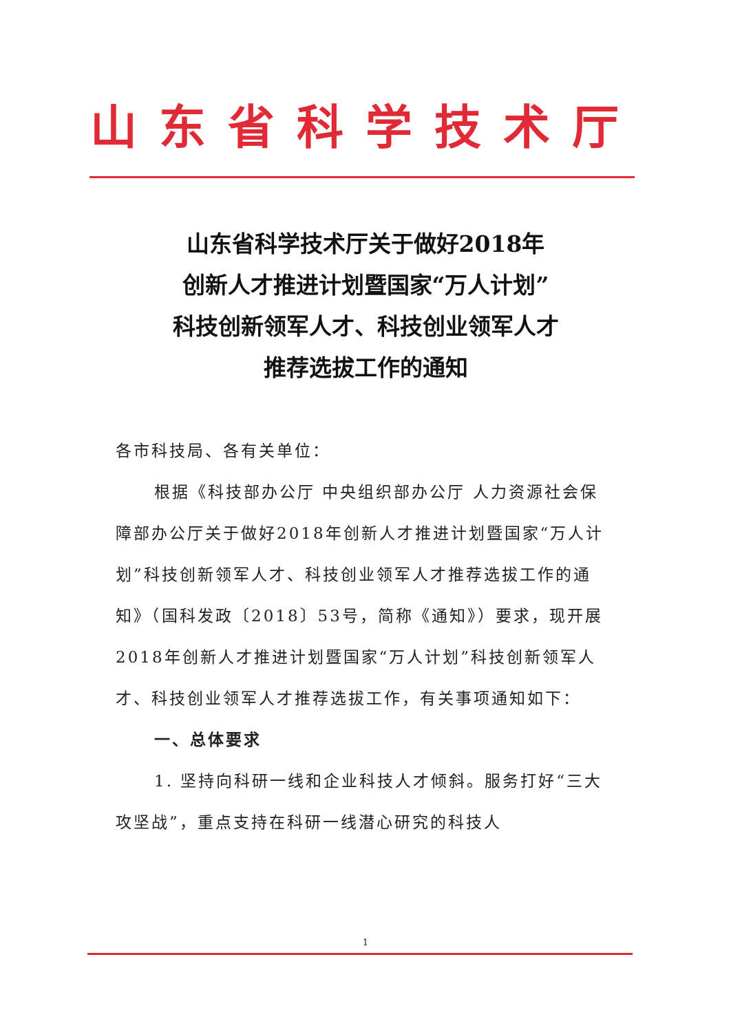山东省科学技术厅
山东省科学技术厅关于做好2018年
创新人才推进计划暨国家“万人计划”
科技创新领军人才、科技创业领军人才
推荐选拔工作的通知
各市科技局、各有关单位：
根据《科技部办公厅 中央组织部办公厅 人力资源社会保障部办公厅关于做好2018年创新人才推进计划暨国家“万人计划”科技创新领军人才、科技创业领军人才推荐选拔工作的通知》（国科发政〔2018〕53号，简称《通知》）要求，现开展2018年创新人才推进计划暨国家“万人计划”科技创新领军人才、科技创业领军人才推荐选拔工作，有关事项通知如下：
一、总体要求
1. 坚持向科研一线和企业科技人才倾斜。服务打好“三大攻坚战”，重点支持在科研一线潜心研究的科技人
1